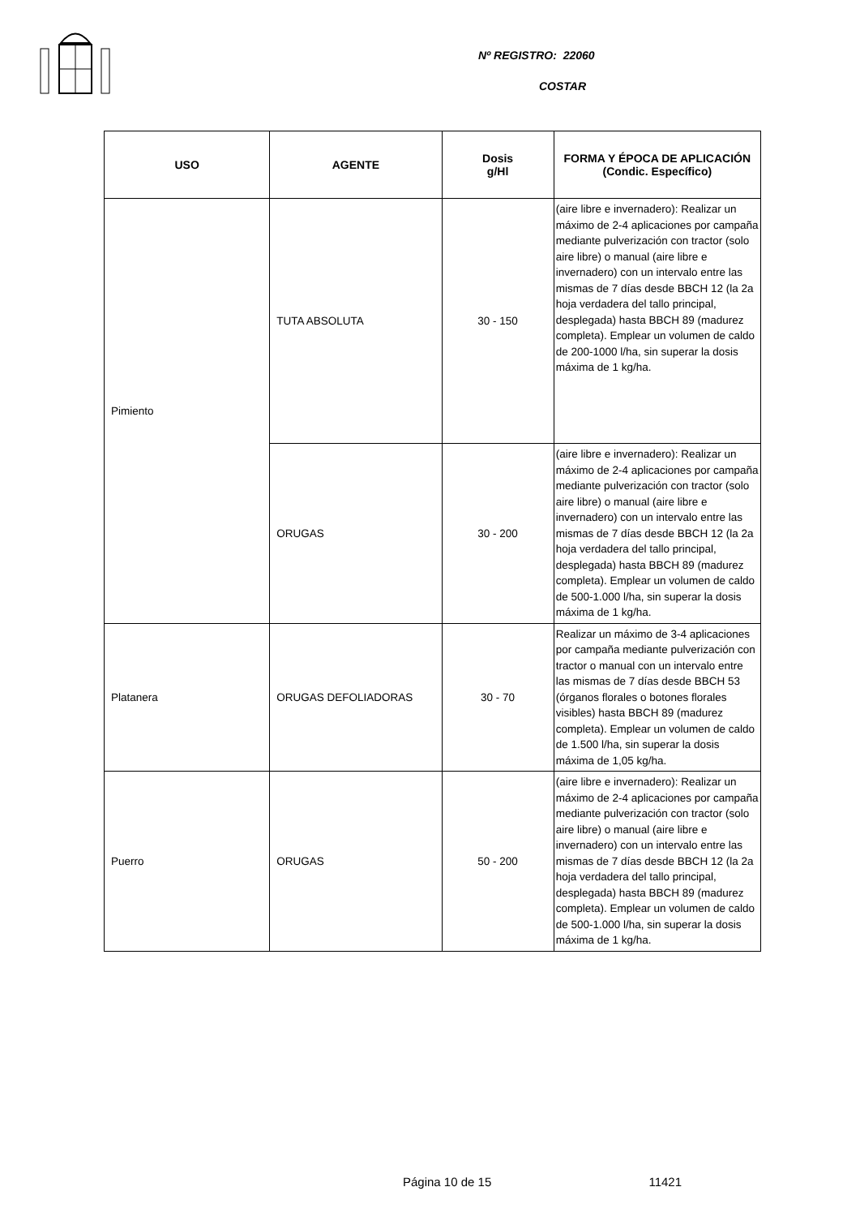Nº REGISTRO: 22060
COSTAR
| USO | AGENTE | Dosis g/Hl | FORMA Y ÉPOCA DE APLICACIÓN (Condic. Específico) |
| --- | --- | --- | --- |
| Pimiento | TUTA ABSOLUTA | 30 - 150 | (aire libre e invernadero): Realizar un máximo de 2-4 aplicaciones por campaña mediante pulverización con tractor (solo aire libre) o manual (aire libre e invernadero) con un intervalo entre las mismas de 7 días desde BBCH 12 (la 2a hoja verdadera del tallo principal, desplegada) hasta BBCH 89 (madurez completa). Emplear un volumen de caldo de 200-1000 l/ha, sin superar la dosis máxima de 1 kg/ha. |
| | ORUGAS | 30 - 200 | (aire libre e invernadero): Realizar un máximo de 2-4 aplicaciones por campaña mediante pulverización con tractor (solo aire libre) o manual (aire libre e invernadero) con un intervalo entre las mismas de 7 días desde BBCH 12 (la 2a hoja verdadera del tallo principal, desplegada) hasta BBCH 89 (madurez completa). Emplear un volumen de caldo de 500-1.000 l/ha, sin superar la dosis máxima de 1 kg/ha. |
| Platanera | ORUGAS DEFOLIADORAS | 30 - 70 | Realizar un máximo de 3-4 aplicaciones por campaña mediante pulverización con tractor o manual con un intervalo entre las mismas de 7 días desde BBCH 53 (órganos florales o botones florales visibles) hasta BBCH 89 (madurez completa). Emplear un volumen de caldo de 1.500 l/ha, sin superar la dosis máxima de 1,05 kg/ha. |
| Puerro | ORUGAS | 50 - 200 | (aire libre e invernadero): Realizar un máximo de 2-4 aplicaciones por campaña mediante pulverización con tractor (solo aire libre) o manual (aire libre e invernadero) con un intervalo entre las mismas de 7 días desde BBCH 12 (la 2a hoja verdadera del tallo principal, desplegada) hasta BBCH 89 (madurez completa). Emplear un volumen de caldo de 500-1.000 l/ha, sin superar la dosis máxima de 1 kg/ha. |
Página 10 de 15 11421